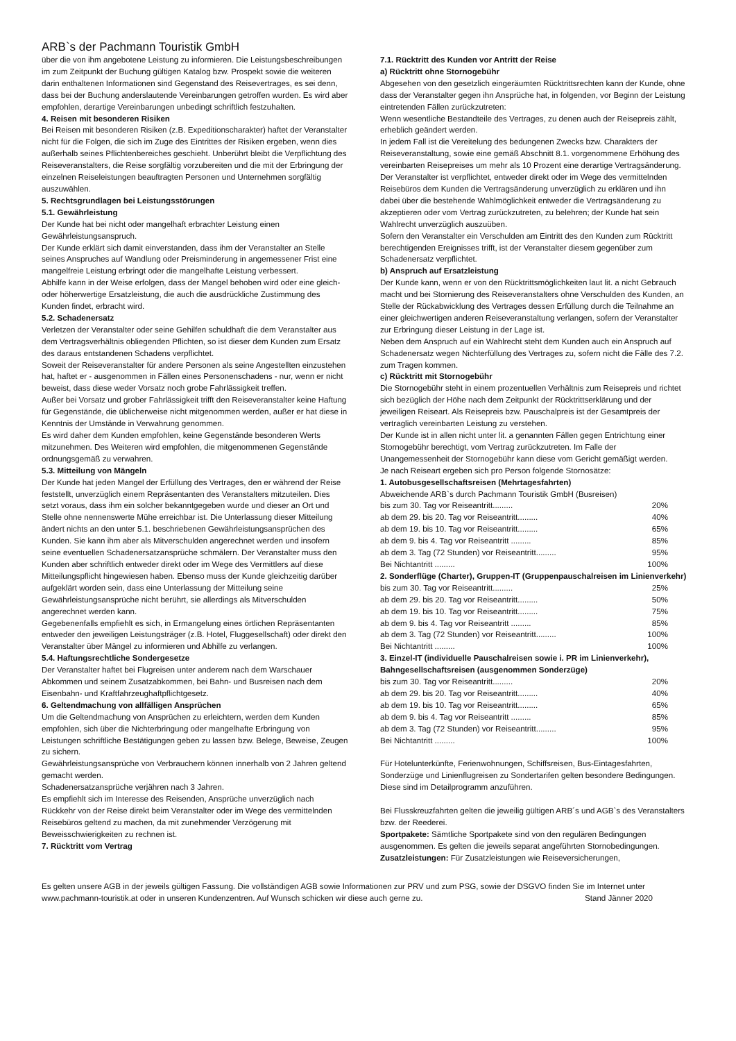ARB`s der Pachmann Touristik GmbH
über die von ihm angebotene Leistung zu informieren. Die Leistungsbeschreibungen im zum Zeitpunkt der Buchung gültigen Katalog bzw. Prospekt sowie die weiteren darin enthaltenen Informationen sind Gegenstand des Reisevertrages, es sei denn, dass bei der Buchung anderslautende Vereinbarungen getroffen wurden. Es wird aber empfohlen, derartige Vereinbarungen unbedingt schriftlich festzuhalten.
4. Reisen mit besonderen Risiken
Bei Reisen mit besonderen Risiken (z.B. Expeditionscharakter) haftet der Veranstalter nicht für die Folgen, die sich im Zuge des Eintrittes der Risiken ergeben, wenn dies außerhalb seines Pflichtenbereiches geschieht. Unberührt bleibt die Verpflichtung des Reiseveranstalters, die Reise sorgfältig vorzubereiten und die mit der Erbringung der einzelnen Reiseleistungen beauftragten Personen und Unternehmen sorgfältig auszuwählen.
5. Rechtsgrundlagen bei Leistungsstörungen
5.1. Gewährleistung
Der Kunde hat bei nicht oder mangelhaft erbrachter Leistung einen Gewährleistungsanspruch.
Der Kunde erklärt sich damit einverstanden, dass ihm der Veranstalter an Stelle seines Anspruches auf Wandlung oder Preisminderung in angemessener Frist eine mangelfreie Leistung erbringt oder die mangelhafte Leistung verbessert.
Abhilfe kann in der Weise erfolgen, dass der Mangel behoben wird oder eine gleich- oder höherwertige Ersatzleistung, die auch die ausdrückliche Zustimmung des Kunden findet, erbracht wird.
5.2. Schadenersatz
Verletzen der Veranstalter oder seine Gehilfen schuldhaft die dem Veranstalter aus dem Vertragsverhältnis obliegenden Pflichten, so ist dieser dem Kunden zum Ersatz des daraus entstandenen Schadens verpflichtet.
Soweit der Reiseveranstalter für andere Personen als seine Angestellten einzustehen hat, haftet er - ausgenommen in Fällen eines Personenschadens - nur, wenn er nicht beweist, dass diese weder Vorsatz noch grobe Fahrlässigkeit treffen.
Außer bei Vorsatz und grober Fahrlässigkeit trifft den Reiseveranstalter keine Haftung für Gegenstände, die üblicherweise nicht mitgenommen werden, außer er hat diese in Kenntnis der Umstände in Verwahrung genommen.
Es wird daher dem Kunden empfohlen, keine Gegenstände besonderen Werts mitzunehmen. Des Weiteren wird empfohlen, die mitgenommenen Gegenstände ordnungsgemäß zu verwahren.
5.3. Mitteilung von Mängeln
Der Kunde hat jeden Mangel der Erfüllung des Vertrages, den er während der Reise feststellt, unverzüglich einem Repräsentanten des Veranstalters mitzuteilen. Dies setzt voraus, dass ihm ein solcher bekanntgegeben wurde und dieser an Ort und Stelle ohne nennenswerte Mühe erreichbar ist. Die Unterlassung dieser Mitteilung ändert nichts an den unter 5.1. beschriebenen Gewährleistungsansprüchen des Kunden. Sie kann ihm aber als Mitverschulden angerechnet werden und insofern seine eventuellen Schadenersatzansprüche schmälern. Der Veranstalter muss den Kunden aber schriftlich entweder direkt oder im Wege des Vermittlers auf diese Mitteilungspflicht hingewiesen haben. Ebenso muss der Kunde gleichzeitig darüber aufgeklärt worden sein, dass eine Unterlassung der Mitteilung seine Gewährleistungsansprüche nicht berührt, sie allerdings als Mitverschulden angerechnet werden kann.
Gegebenenfalls empfiehlt es sich, in Ermangelung eines örtlichen Repräsentanten entweder den jeweiligen Leistungsträger (z.B. Hotel, Fluggesellschaft) oder direkt den Veranstalter über Mängel zu informieren und Abhilfe zu verlangen.
5.4. Haftungsrechtliche Sondergesetze
Der Veranstalter haftet bei Flugreisen unter anderem nach dem Warschauer Abkommen und seinem Zusatzabkommen, bei Bahn- und Busreisen nach dem Eisenbahn- und Kraftfahrzeughaftpflichtgesetz.
6. Geltendmachung von allfälligen Ansprüchen
Um die Geltendmachung von Ansprüchen zu erleichtern, werden dem Kunden empfohlen, sich über die Nichterbringung oder mangelhafte Erbringung von Leistungen schriftliche Bestätigungen geben zu lassen bzw. Belege, Beweise, Zeugen zu sichern.
Gewährleistungsansprüche von Verbrauchern können innerhalb von 2 Jahren geltend gemacht werden.
Schadenersatzansprüche verjähren nach 3 Jahren.
Es empfiehlt sich im Interesse des Reisenden, Ansprüche unverzüglich nach Rückkehr von der Reise direkt beim Veranstalter oder im Wege des vermittelnden Reisebüros geltend zu machen, da mit zunehmender Verzögerung mit Beweisschwierigkeiten zu rechnen ist.
7. Rücktritt vom Vertrag
7.1. Rücktritt des Kunden vor Antritt der Reise
a) Rücktritt ohne Stornogebühr
Abgesehen von den gesetzlich eingeräumten Rücktrittsrechten kann der Kunde, ohne dass der Veranstalter gegen ihn Ansprüche hat, in folgenden, vor Beginn der Leistung eintretenden Fällen zurückzutreten:
Wenn wesentliche Bestandteile des Vertrages, zu denen auch der Reisepreis zählt, erheblich geändert werden.
In jedem Fall ist die Vereitelung des bedungenen Zwecks bzw. Charakters der Reiseveranstaltung, sowie eine gemäß Abschnitt 8.1. vorgenommene Erhöhung des vereinbarten Reisepreises um mehr als 10 Prozent eine derartige Vertragsänderung.
Der Veranstalter ist verpflichtet, entweder direkt oder im Wege des vermittelnden Reisebüros dem Kunden die Vertragsänderung unverzüglich zu erklären und ihn dabei über die bestehende Wahlmöglichkeit entweder die Vertragsänderung zu akzeptieren oder vom Vertrag zurückzutreten, zu belehren; der Kunde hat sein Wahlrecht unverzüglich auszuüben.
Sofern den Veranstalter ein Verschulden am Eintritt des den Kunden zum Rücktritt berechtigenden Ereignisses trifft, ist der Veranstalter diesem gegenüber zum Schadenersatz verpflichtet.
b) Anspruch auf Ersatzleistung
Der Kunde kann, wenn er von den Rücktrittsmöglichkeiten laut lit. a nicht Gebrauch macht und bei Stornierung des Reiseveranstalters ohne Verschulden des Kunden, an Stelle der Rückabwicklung des Vertrages dessen Erfüllung durch die Teilnahme an einer gleichwertigen anderen Reiseveranstaltung verlangen, sofern der Veranstalter zur Erbringung dieser Leistung in der Lage ist.
Neben dem Anspruch auf ein Wahlrecht steht dem Kunden auch ein Anspruch auf Schadenersatz wegen Nichterfüllung des Vertrages zu, sofern nicht die Fälle des 7.2. zum Tragen kommen.
c) Rücktritt mit Stornogebühr
Die Stornogebühr steht in einem prozentuellen Verhältnis zum Reisepreis und richtet sich bezüglich der Höhe nach dem Zeitpunkt der Rücktrittserklärung und der jeweiligen Reiseart. Als Reisepreis bzw. Pauschalpreis ist der Gesamtpreis der vertraglich vereinbarten Leistung zu verstehen.
Der Kunde ist in allen nicht unter lit. a genannten Fällen gegen Entrichtung einer Stornogebühr berechtigt, vom Vertrag zurückzutreten. Im Falle der Unangemessenheit der Stornogebühr kann diese vom Gericht gemäßigt werden.
Je nach Reiseart ergeben sich pro Person folgende Stornosätze:
1. Autobusgesellschaftsreisen (Mehrtagesfahrten)
Abweichende ARB`s durch Pachmann Touristik GmbH (Busreisen)
bis zum 30. Tag vor Reiseantritt......... 20%
ab dem 29. bis 20. Tag vor Reiseantritt......... 40%
ab dem 19. bis 10. Tag vor Reiseantritt......... 65%
ab dem 9. bis 4. Tag vor Reiseantritt ......... 85%
ab dem 3. Tag (72 Stunden) vor Reiseantritt......... 95%
Bei Nichtantritt ......... 100%
2. Sonderflüge (Charter), Gruppen-IT (Gruppenpauschalreisen im Linienverkehr)
bis zum 30. Tag vor Reiseantritt......... 25%
ab dem 29. bis 20. Tag vor Reiseantritt......... 50%
ab dem 19. bis 10. Tag vor Reiseantritt......... 75%
ab dem 9. bis 4. Tag vor Reiseantritt ......... 85%
ab dem 3. Tag (72 Stunden) vor Reiseantritt......... 100%
Bei Nichtantritt ......... 100%
3. Einzel-IT (individuelle Pauschalreisen sowie i. PR im Linienverkehr), Bahngesellschaftsreisen (ausgenommen Sonderzüge)
bis zum 30. Tag vor Reiseantritt......... 20%
ab dem 29. bis 20. Tag vor Reiseantritt......... 40%
ab dem 19. bis 10. Tag vor Reiseantritt......... 65%
ab dem 9. bis 4. Tag vor Reiseantritt ......... 85%
ab dem 3. Tag (72 Stunden) vor Reiseantritt......... 95%
Bei Nichtantritt ......... 100%
Für Hotelunterkünfte, Ferienwohnungen, Schiffsreisen, Bus-Eintagesfahrten, Sonderzüge und Linienflugreisen zu Sondertarifen gelten besondere Bedingungen. Diese sind im Detailprogramm anzuführen.
Bei Flusskreuzfahrten gelten die jeweilig gültigen ARB´s und AGB`s des Veranstalters bzw. der Reederei.
Sportpakete: Sämtliche Sportpakete sind von den regulären Bedingungen ausgenommen. Es gelten die jeweils separat angeführten Stornobedingungen.
Zusatzleistungen: Für Zusatzleistungen wie Reiseversicherungen,
Es gelten unsere AGB in der jeweils gültigen Fassung. Die vollständigen AGB sowie Informationen zur PRV und zum PSG, sowie der DSGVO finden Sie im Internet unter www.pachmann-touristik.at oder in unseren Kundenzentren. Auf Wunsch schicken wir diese auch gerne zu. Stand Jänner 2020